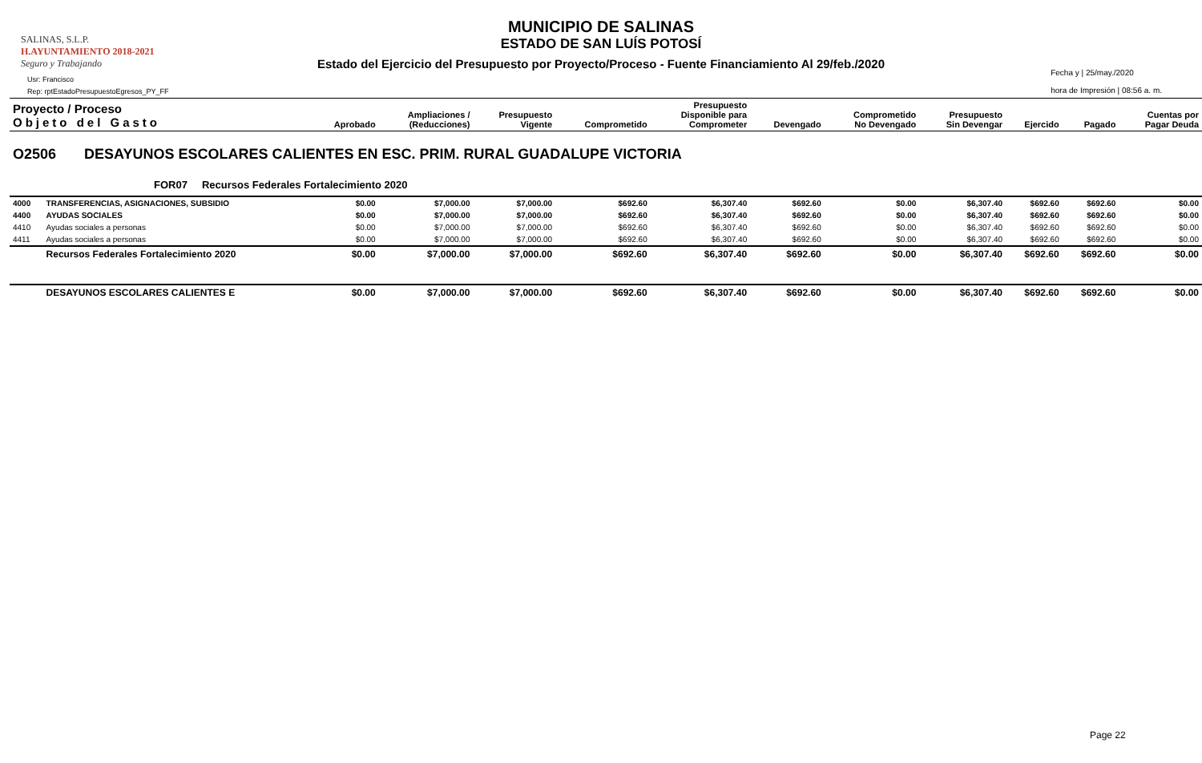SALINAS, S.L.P.
H.AYUNTAMIENTO 2018-2021
Seguro y Trabajando
MUNICIPIO DE SALINAS
ESTADO DE SAN LUÍS POTOSÍ
Estado del Ejercicio del Presupuesto por Proyecto/Proceso - Fuente Financiamiento Al 29/feb./2020
Usr: Francisco
Rep: rptEstadoPresupuestoEgresos_PY_FF
Fecha y | 25/may./2020
hora de Impresión | 08:56 a. m.
| Proyecto / Proceso Objeto del Gasto | | Aprobado | Ampliaciones / (Reducciones) | Presupuesto Vigente | Comprometido | Presupuesto Disponible para Comprometer | Devengado | Comprometido No Devengado | Presupuesto Sin Devengar | Ejercido | Pagado | Cuentas por Pagar Deuda |
| --- | --- | --- | --- | --- | --- | --- | --- | --- | --- | --- | --- | --- |
| O2506 DESAYUNOS ESCOLARES CALIENTES EN ESC. PRIM. RURAL GUADALUPE VICTORIA | | | | | | | | | | | | |
| FOR07 Recursos Federales Fortalecimiento 2020 | | | | | | | | | | | | |
| 4000 | TRANSFERENCIAS, ASIGNACIONES, SUBSIDIO | $0.00 | $7,000.00 | $7,000.00 | $692.60 | $6,307.40 | $692.60 | $0.00 | $6,307.40 | $692.60 | $692.60 | $0.00 |
| 4400 | AYUDAS SOCIALES | $0.00 | $7,000.00 | $7,000.00 | $692.60 | $6,307.40 | $692.60 | $0.00 | $6,307.40 | $692.60 | $692.60 | $0.00 |
| 4410 | Ayudas sociales a personas | $0.00 | $7,000.00 | $7,000.00 | $692.60 | $6,307.40 | $692.60 | $0.00 | $6,307.40 | $692.60 | $692.60 | $0.00 |
| 4411 | Ayudas sociales a personas | $0.00 | $7,000.00 | $7,000.00 | $692.60 | $6,307.40 | $692.60 | $0.00 | $6,307.40 | $692.60 | $692.60 | $0.00 |
| | Recursos Federales Fortalecimiento 2020 | $0.00 | $7,000.00 | $7,000.00 | $692.60 | $6,307.40 | $692.60 | $0.00 | $6,307.40 | $692.60 | $692.60 | $0.00 |
| | DESAYUNOS ESCOLARES CALIENTES E | $0.00 | $7,000.00 | $7,000.00 | $692.60 | $6,307.40 | $692.60 | $0.00 | $6,307.40 | $692.60 | $692.60 | $0.00 |
Page 22